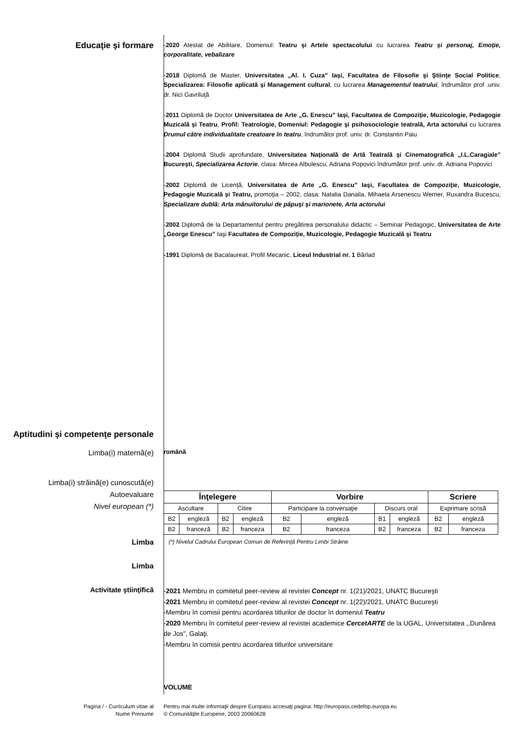Educaţie şi formare
-2020 Atestat de Abilitare, Domeniul: Teatru şi Artele spectacolului cu lucrarea Teatru şi personaj, Emoţie, corporalitate, vebalizare
-2018 Diplomă de Master, Universitatea „Al. I. Cuza” Iaşi, Facultatea de Filosofie şi Ştiinţe Social Politice, Specializarea: Filosofie aplicată şi Management cultural, cu lucrarea Managementul teatrului, îndrumător prof .univ. dr. Nici Gavriluţă
-2011 Diplomă de Doctor Universitatea de Arte „G. Enescu” Iaşi, Facultatea de Compoziţie, Muzicologie, Pedagogie Muzicală şi Teatru, Profil: Teatrologie, Domeniul: Pedagogie şi psihosociologie teatrală, Arta actorului cu lucrarea Drumul către individualitate creatoare în teatru, îndrumător prof. univ. dr. Constantin Paiu
-2004 Diplomă Studii aprofundate, Universitatea Naţională de Artă Teatrală şi Cinematografică „I.L.Caragiale” Bucureşti, Specializarea Actorie, clasa: Mircea Albulescu, Adriana Popovici îndrumător prof. univ. dr. Adriana Popovici
-2002 Diplomă de Licenţă, Universitatea de Arte „G. Enescu” Iaşi, Facultatea de Compoziţie, Muzicologie, Pedagogie Muzicală şi Teatru, promoţia – 2002, clasa: Natalia Danaila, Mihaela Arsenescu Werner, Ruxandra Bucescu, Specializare dublă: Arta mânuitorului de păpuşi şi marionete, Arta actorului
-2002 Diplomă de la Departamentul pentru pregătirea personalului didactic – Seminar Pedagogic, Universitatea de Arte „George Enescu” Iaşi Facultatea de Compoziţie, Muzicologie, Pedagogie Muzicală şi Teatru
-1991 Diplomă de Bacalaureat, Profil Mecanic, Liceul Industrial nr. 1 Bârlad
Aptitudini şi competenţe personale
Limba(i) maternă(e)
română
Limba(i) străină(e) cunoscută(e)
Autoevaluare
Nivel european (*)
Limba
Limba
| Înţelegere | | | | Vorbire | | | | Scriere | |
| --- | --- | --- | --- | --- | --- | --- | --- | --- | --- |
| Ascultare | | Citire | | Participare la conversaţie | | Discurs oral | | Exprimare scrisă | |
| B2 | engleză | B2 | engleză | B2 | engleză | B1 | engleză | B2 | engleză |
| B2 | franceză | B2 | franceza | B2 | franceza | B2 | franceza | B2 | franceza |
(*) Nivelul Cadrului European Comun de Referinţă Pentru Limbi Străine
Activitate ştiinţifică
-2021 Membru in comitetul peer-review al revistei Concept nr. 1(21)/2021, UNATC Bucureşti
-2021 Membru in comitetul peer-review al revistei Concept nr. 1(22)/2021, UNATC Bucureşti
-Membru în comisii pentru acordarea titlurilor de doctor în domeniul Teatru
-2020 Membru în comitetul peer-review al revistei academice CercetARTE de la UGAL, Universitatea ,,Dunărea de Jos”, Galaţi.
-Membru în comisii pentru acordarea titlurilor universitare
VOLUME
Pagina / - Curriculum vitae al
Nume Prenume
Pentru mai multe informaţii despre Europass accesaţi pagina: http://europass.cedefop.europa.eu
© Comunităţile Europene, 2003 20060628